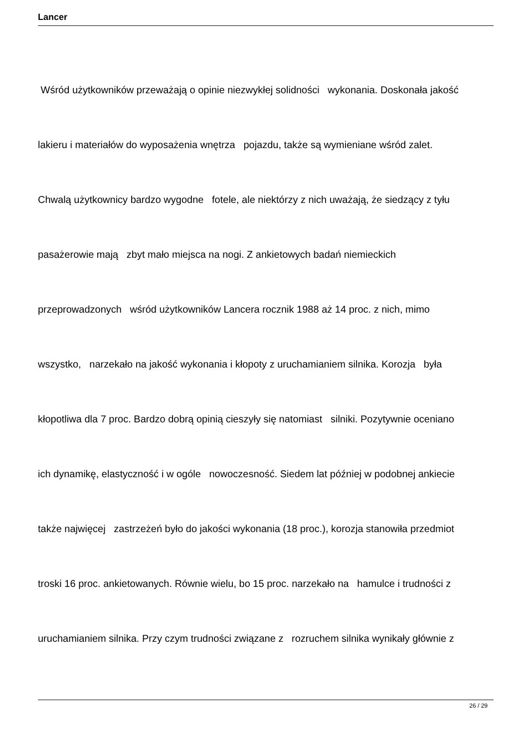Lancer
Wśród użytkowników przeważają o opinie niezwykłej solidności wykonania. Doskonała jakość
lakieru i materiałów do wyposażenia wnętrza pojazdu, także są wymieniane wśród zalet.
Chwalą użytkownicy bardzo wygodne fotele, ale niektórzy z nich uważają, że siedzący z tyłu
pasażerowie mają zbyt mało miejsca na nogi. Z ankietowych badań niemieckich
przeprowadzonych wśród użytkowników Lancera rocznik 1988 aż 14 proc. z nich, mimo
wszystko, narzekało na jakość wykonania i kłopoty z uruchamianiem silnika. Korozja była
kłopotliwa dla 7 proc. Bardzo dobrą opinią cieszyły się natomiast silniki. Pozytywnie oceniano
ich dynamikę, elastyczność i w ogóle nowoczesność. Siedem lat później w podobnej ankiecie
także najwięcej zastrzeżeń było do jakości wykonania (18 proc.), korozja stanowiła przedmiot
troski 16 proc. ankietowanych. Równie wielu, bo 15 proc. narzekało na hamulce i trudności z
uruchamianiem silnika. Przy czym trudności związane z rozruchem silnika wynikały głównie z
26 / 29